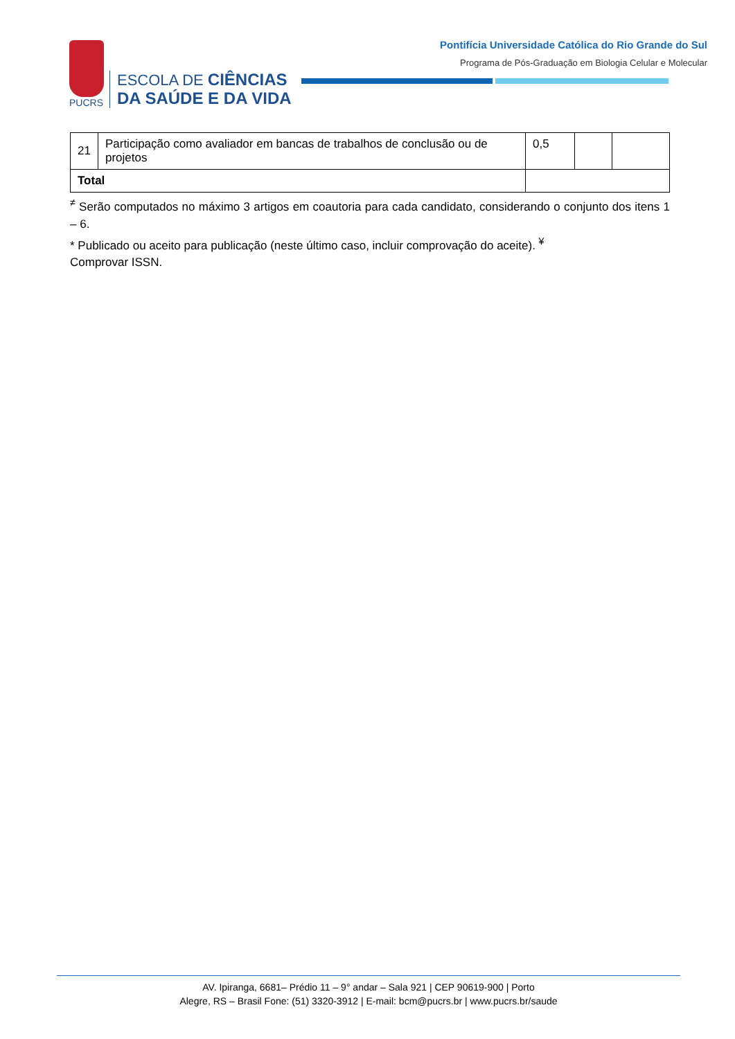PUCRS
ESCOLA DE CIÊNCIAS
DA SAÚDE E DA VIDA
Pontifícia Universidade Católica do Rio Grande do Sul
Programa de Pós-Graduação em Biologia Celular e Molecular
| 21 | Participação como avaliador em bancas de trabalhos de conclusão ou de projetos | 0,5 | | |
| Total | | | | |
<sup>≠</sup> Serão computados no máximo 3 artigos em coautoria para cada candidato, considerando o conjunto dos itens 1 – 6.
* Publicado ou aceito para publicação (neste último caso, incluir comprovação do aceite). <sup>¥</sup>
Comprovar ISSN.
AV. Ipiranga, 6681– Prédio 11 – 9° andar – Sala 921 | CEP 90619-900 | Porto
Alegre, RS – Brasil Fone: (51) 3320-3912 | E-mail: bcm@pucrs.br | www.pucrs.br/saude